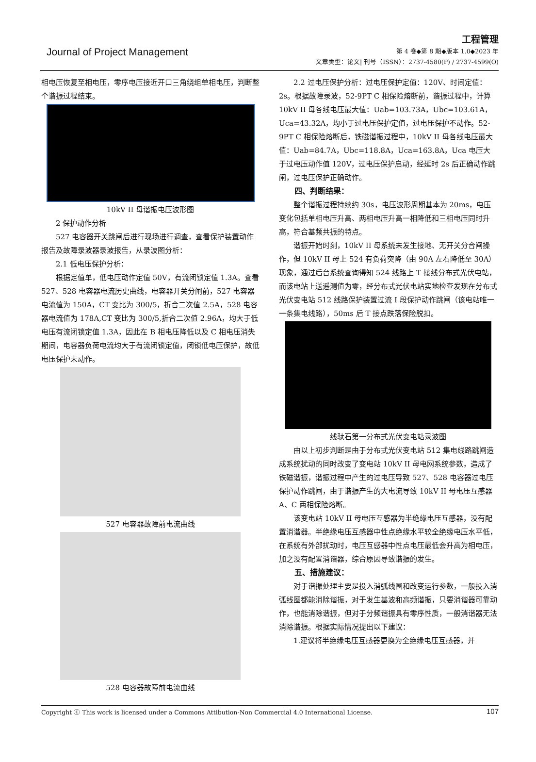Journal of Project Management
工程管理
第 4 卷◆第 8 期◆版本 1.0◆2023 年
文章类型：论文| 刊号（ISSN）：2737-4580(P) / 2737-4599(O)
相电压恢复至相电压，零序电压接近开口三角绕组单相电压，判断整个谐振过程结束。
10kV II 母谐振电压波形图
2 保护动作分析
527 电容器开关跳闸后进行现场进行调查，查看保护装置动作报告及故障录波器录波报告，从录波图分析：
2.1 低电压保护分析：
根据定值单，低电压动作定值 50V，有流闭锁定值 1.3A。查看 527、528 电容器电流历史曲线，电容器开关分闸前，527 电容器电流值为 150A，CT 变比为 300/5，折合二次值 2.5A，528 电容器电流值为 178A,CT 变比为 300/5,折合二次值 2.96A，均大于低电压有流闭锁定值 1.3A，因此在 B 相电压降低以及 C 相电压消失期间，电容器负荷电流均大于有流闭锁定值，闭锁低电压保护，故低电压保护未动作。
527 电容器故障前电流曲线
528 电容器故障前电流曲线
2.2 过电压保护分析：过电压保护定值：120V、时间定值：2s。根据故障录波，52-9PT C 相保险熔断前，谐振过程中，计算 10kV II 母各线电压最大值：Uab=103.73A，Ubc=103.61A，Uca=43.32A，均小于过电压保护定值，过电压保护不动作。52-9PT C 相保险熔断后，铁磁谐振过程中，10kV II 母各线电压最大值：Uab=84.7A，Ubc=118.8A，Uca=163.8A，Uca 电压大于过电压动作值 120V，过电压保护启动，经延时 2s 后正确动作跳闸，过电压保护正确动作。
四、判断结果：
整个谐振过程持续约 30s，电压波形周期基本为 20ms，电压变化包括单相电压升高、两相电压升高一相降低和三相电压同时升高，符合基频共振的特点。
谐振开始时刻，10kV II 母系统未发生接地、无开关分合闸操作，但 10kV II 母上 524 有负荷突降（由 90A 左右降低至 30A）现象，通过后台系统查询得知 524 线路上 T 接线分布式光伏电站，而该电站上送遥测值为零，经分布式光伏电站实地检查发现在分布式光伏变电站 512 线路保护装置过流 I 段保护动作跳闸（该电站唯一一条集电线路），50ms 后 T 接点跌落保险脱扣。
线驮石第一分布式光伏变电站录波图
由以上初步判断是由于分布式光伏变电站 512 集电线路跳闸造成系统扰动的同时改变了变电站 10kV II 母电网系统参数，造成了铁磁谐振，谐振过程中产生的过电压导致 527、528 电容器过电压保护动作跳闸，由于谐振产生的大电流导致 10kV II 母电压互感器 A、C 两相保险熔断。
该变电站 10kV II 母电压互感器为半绝缘电压互感器，没有配置消谐器。半绝缘电压互感器中性点绝缘水平较全绝缘电压水平低，在系统有外部扰动时，电压互感器中性点电压最低会升高为相电压，加之没有配置消谐器，综合原因导致谐振的发生。
五、措施建议：
对于谐振处理主要是投入消弧线圈和改变运行参数，一般投入消弧线圈都能消除谐振，对于发生基波和高频谐振，只要消谐器可靠动作，也能消除谐振，但对于分频谐振具有零序性质，一般消谐器无法消除谐振。根据实际情况提出以下建议：
1.建议将半绝缘电压互感器更换为全绝缘电压互感器，并
Copyright ⓒ This work is licensed under a Commons Attibution-Non Commercial 4.0 International License. 107